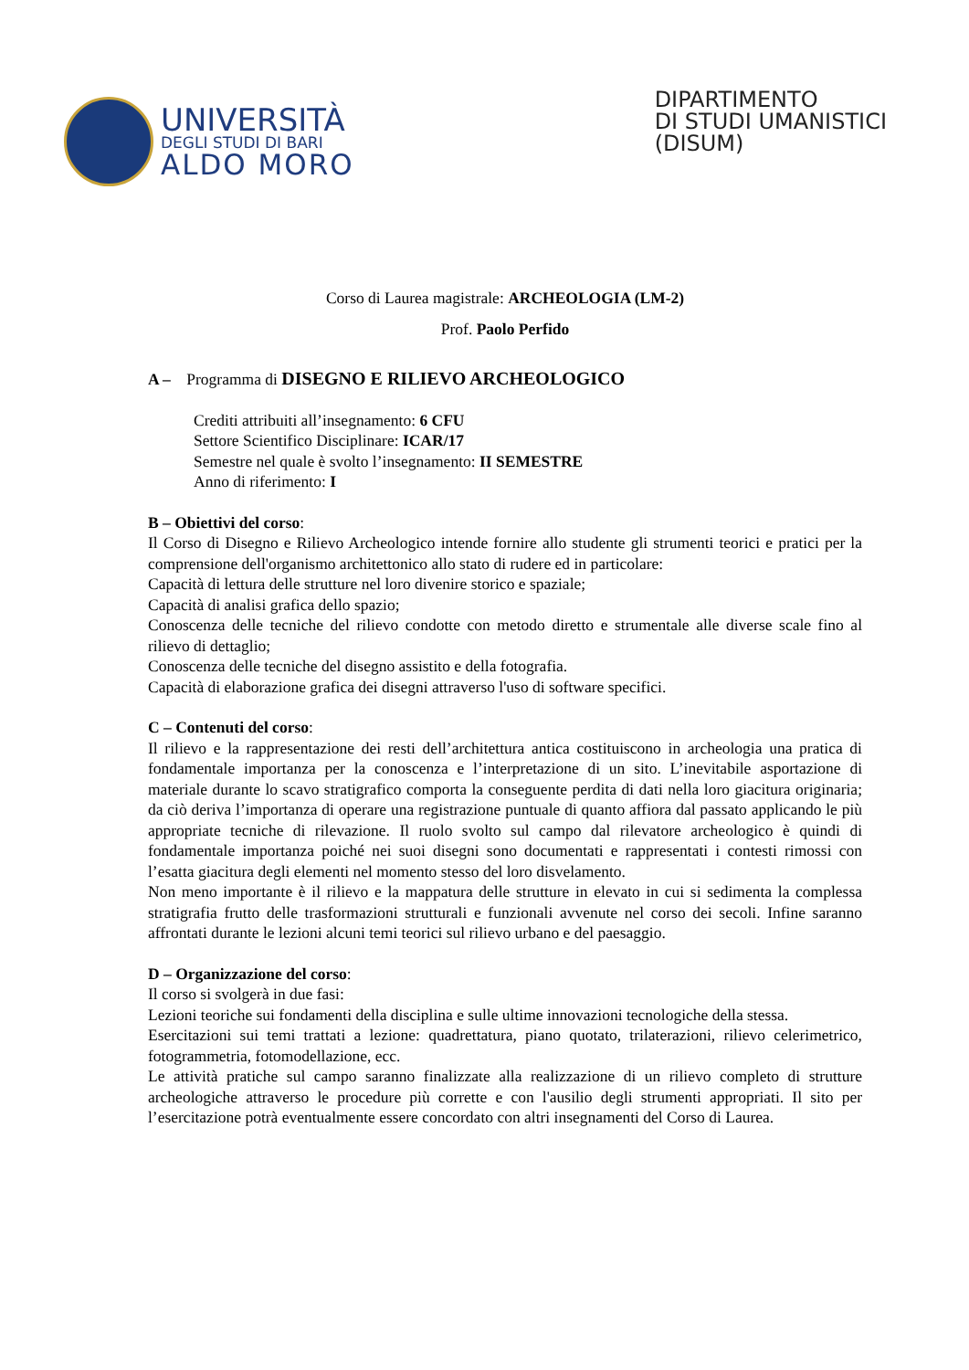UNIVERSITÀ
DEGLI STUDI DI BARI
ALDO MORO
DIPARTIMENTO
DI STUDI UMANISTICI
(DISUM)
Corso di Laurea magistrale: ARCHEOLOGIA (LM-2)
Prof. Paolo Perfido
A – Programma di DISEGNO E RILIEVO ARCHEOLOGICO
Crediti attribuiti all’insegnamento: 6 CFU
Settore Scientifico Disciplinare: ICAR/17
Semestre nel quale è svolto l’insegnamento: II SEMESTRE
Anno di riferimento: I
B – Obiettivi del corso:
Il Corso di Disegno e Rilievo Archeologico intende fornire allo studente gli strumenti teorici e pratici per la comprensione dell'organismo architettonico allo stato di rudere ed in particolare:
Capacità di lettura delle strutture nel loro divenire storico e spaziale;
Capacità di analisi grafica dello spazio;
Conoscenza delle tecniche del rilievo condotte con metodo diretto e strumentale alle diverse scale fino al rilievo di dettaglio;
Conoscenza delle tecniche del disegno assistito e della fotografia.
Capacità di elaborazione grafica dei disegni attraverso l'uso di software specifici.
C – Contenuti del corso:
Il rilievo e la rappresentazione dei resti dell’architettura antica costituiscono in archeologia una pratica di fondamentale importanza per la conoscenza e l’interpretazione di un sito. L’inevitabile asportazione di materiale durante lo scavo stratigrafico comporta la conseguente perdita di dati nella loro giacitura originaria; da ciò deriva l’importanza di operare una registrazione puntuale di quanto affiora dal passato applicando le più appropriate tecniche di rilevazione. Il ruolo svolto sul campo dal rilevatore archeologico è quindi di fondamentale importanza poiché nei suoi disegni sono documentati e rappresentati i contesti rimossi con l’esatta giacitura degli elementi nel momento stesso del loro disvelamento.
Non meno importante è il rilievo e la mappatura delle strutture in elevato in cui si sedimenta la complessa stratigrafia frutto delle trasformazioni strutturali e funzionali avvenute nel corso dei secoli. Infine saranno affrontati durante le lezioni alcuni temi teorici sul rilievo urbano e del paesaggio.
D – Organizzazione del corso:
Il corso si svolgerà in due fasi:
Lezioni teoriche sui fondamenti della disciplina e sulle ultime innovazioni tecnologiche della stessa.
Esercitazioni sui temi trattati a lezione: quadrettatura, piano quotato, trilaterazioni, rilievo celerimetrico, fotogrammetria, fotomodellazione, ecc.
Le attività pratiche sul campo saranno finalizzate alla realizzazione di un rilievo completo di strutture archeologiche attraverso le procedure più corrette e con l'ausilio degli strumenti appropriati. Il sito per l’esercitazione potrà eventualmente essere concordato con altri insegnamenti del Corso di Laurea.